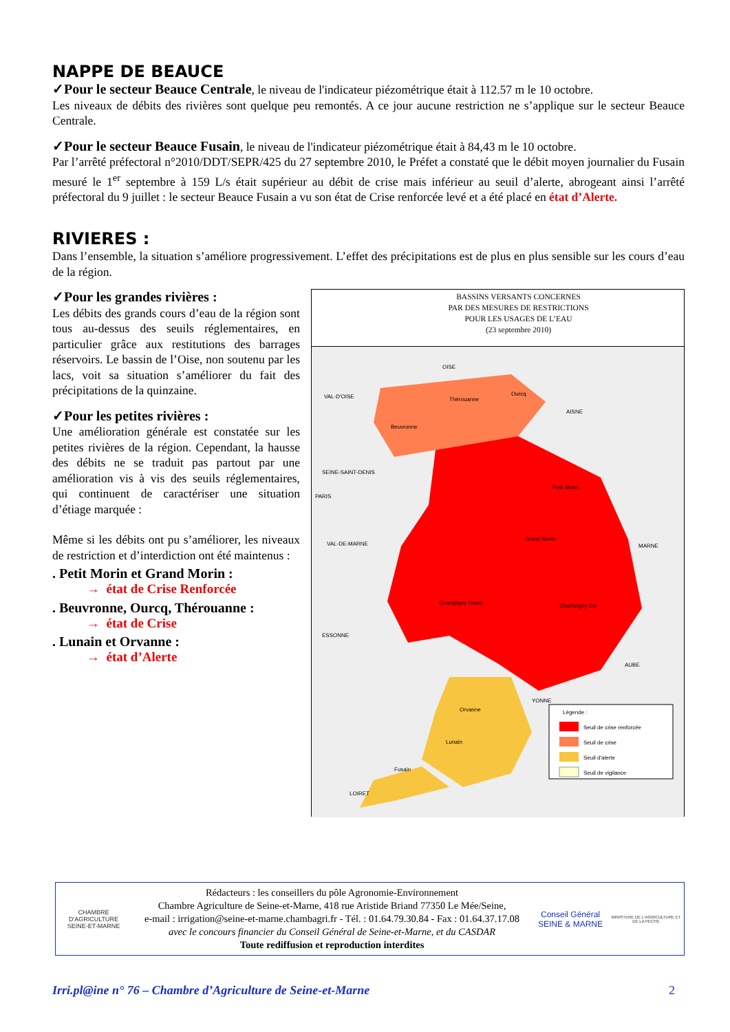NAPPE DE BEAUCE
✓Pour le secteur Beauce Centrale, le niveau de l'indicateur piézométrique était à 112.57 m le 10 octobre.
Les niveaux de débits des rivières sont quelque peu remontés. A ce jour aucune restriction ne s’applique sur le secteur Beauce Centrale.
✓Pour le secteur Beauce Fusain, le niveau de l'indicateur piézométrique était à 84,43 m le 10 octobre.
Par l’arrêté préfectoral n°2010/DDT/SEPR/425 du 27 septembre 2010, le Préfet a constaté que le débit moyen journalier du Fusain mesuré le 1<sup>er</sup> septembre à 159 L/s était supérieur au débit de crise mais inférieur au seuil d’alerte, abrogeant ainsi l’arrêté préfectoral du 9 juillet : le secteur Beauce Fusain a vu son état de Crise renforcée levé et a été placé en état d’Alerte.
RIVIERES :
Dans l’ensemble, la situation s’améliore progressivement. L’effet des précipitations est de plus en plus sensible sur les cours d’eau de la région.
✓Pour les grandes rivières :
Les débits des grands cours d’eau de la région sont tous au-dessus des seuils réglementaires, en particulier grâce aux restitutions des barrages réservoirs. Le bassin de l’Oise, non soutenu par les lacs, voit sa situation s’améliorer du fait des précipitations de la quinzaine.
✓Pour les petites rivières :
Une amélioration générale est constatée sur les petites rivières de la région. Cependant, la hausse des débits ne se traduit pas partout par une amélioration vis à vis des seuils réglementaires, qui continuent de caractériser une situation d’étiage marquée :
Même si les débits ont pu s’améliorer, les niveaux de restriction et d’interdiction ont été maintenus :
. Petit Morin et Grand Morin :
→ état de Crise Renforcée
. Beuvronne, Ourcq, Thérouanne :
→ état de Crise
. Lunain et Orvanne :
→ état d’Alerte
BASSINS VERSANTS CONCERNES
PAR DES MESURES DE RESTRICTIONS
POUR LES USAGES DE L’EAU
(23 septembre 2010)
OISE
VAL-D'OISE Thérouanne
Ourcq
AISNE
Beuvronne
SEINE-SAINT-DENIS
Petit Morin
PARIS
VAL-DE-MARNE
Grand Morin
MARNE
Champigny Ouest Champigny Est
ESSONNE
AUBE
YONNE
Orvanne
Lunain
Fusain
LOIRET
Légende :
Seuil de crise renforcée
Seuil de crise
Seuil d'alerte
Seuil de vigilance
CHAMBRE D'AGRICULTURE
SEINE-ET-MARNE
Rédacteurs : les conseillers du pôle Agronomie-Environnement
Chambre Agriculture de Seine-et-Marne, 418 rue Aristide Briand 77350 Le Mée/Seine,
e-mail : irrigation@seine-et-marne.chambagri.fr - Tél. : 01.64.79.30.84 - Fax : 01.64.37.17.08
avec le concours financier du Conseil Général de Seine-et-Marne, et du CASDAR
Toute rediffusion et reproduction interdites
Conseil Général SEINE & MARNE
MINISTERE DE L'AGRICULTURE ET DE LA PECHE
Irri.pl@ine n° 76 – Chambre d’Agriculture de Seine-et-Marne 2